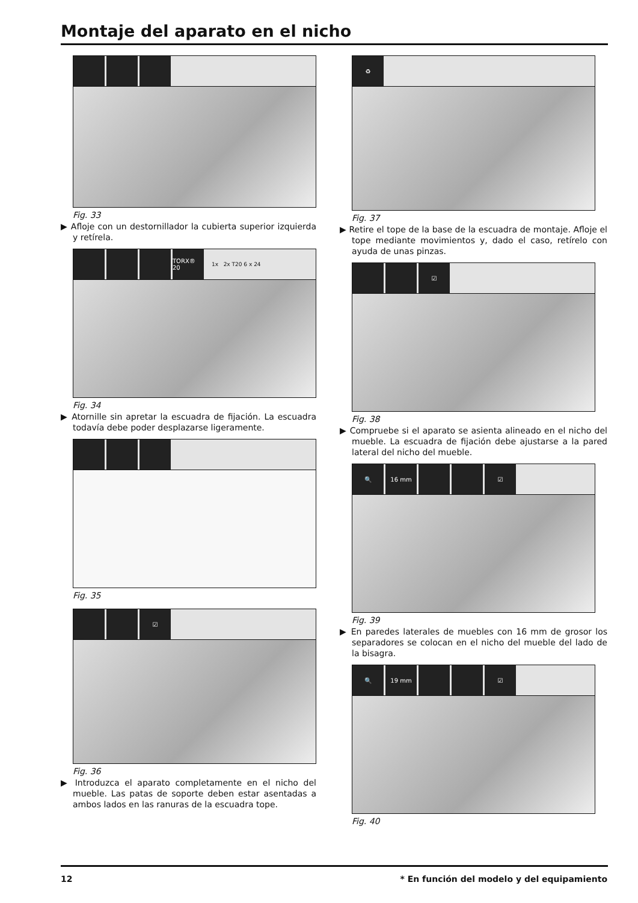Montaje del aparato en el nicho
Fig. 33
▶ Afloje con un destornillador la cubierta superior izquierda y retírela.
TORX® 20
1x 2x T20 6 x 24
Fig. 34
▶ Atornille sin apretar la escuadra de fijación. La escuadra todavía debe poder desplazarse ligeramente.
Fig. 35
☑
Fig. 36
▶ Introduzca el aparato completamente en el nicho del mueble. Las patas de soporte deben estar asentadas a ambos lados en las ranuras de la escuadra tope.
♻
Fig. 37
▶ Retire el tope de la base de la escuadra de montaje. Afloje el tope mediante movimientos y, dado el caso, retírelo con ayuda de unas pinzas.
☑
Fig. 38
▶ Compruebe si el aparato se asienta alineado en el nicho del mueble. La escuadra de fijación debe ajustarse a la pared lateral del nicho del mueble.
🔍 16 mm ☑
Fig. 39
▶ En paredes laterales de muebles con 16 mm de grosor los separadores se colocan en el nicho del mueble del lado de la bisagra.
🔍 19 mm ☑
Fig. 40
12
* En función del modelo y del equipamiento